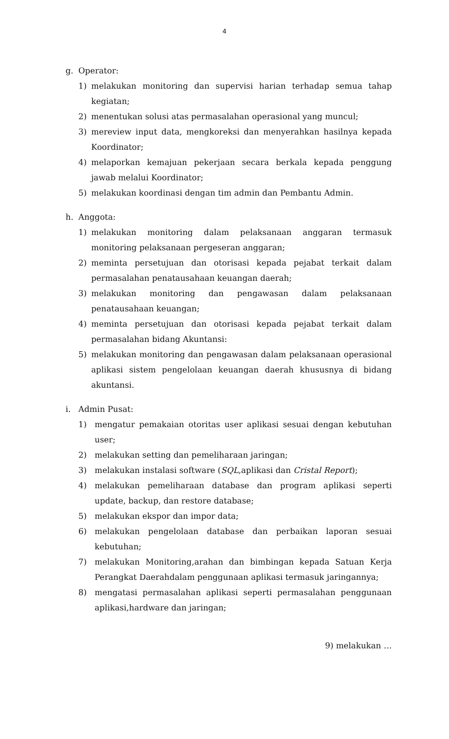4
g. Operator:
1) melakukan monitoring dan supervisi harian terhadap semua tahap kegiatan;
2) menentukan solusi atas permasalahan operasional yang muncul;
3) mereview input data, mengkoreksi dan menyerahkan hasilnya kepada Koordinator;
4) melaporkan kemajuan pekerjaan secara berkala kepada penggung jawab melalui Koordinator;
5) melakukan koordinasi dengan tim admin dan Pembantu Admin.
h. Anggota:
1) melakukan monitoring dalam pelaksanaan anggaran termasuk monitoring pelaksanaan pergeseran anggaran;
2) meminta persetujuan dan otorisasi kepada pejabat terkait dalam permasalahan penatausahaan keuangan daerah;
3) melakukan monitoring dan pengawasan dalam pelaksanaan penatausahaan keuangan;
4) meminta persetujuan dan otorisasi kepada pejabat terkait dalam permasalahan bidang Akuntansi:
5) melakukan monitoring dan pengawasan dalam pelaksanaan operasional aplikasi sistem pengelolaan keuangan daerah khususnya di bidang akuntansi.
i. Admin Pusat:
1) mengatur pemakaian otoritas user aplikasi sesuai dengan kebutuhan user;
2) melakukan setting dan pemeliharaan jaringan;
3) melakukan instalasi software (SQL,aplikasi dan Cristal Report);
4) melakukan pemeliharaan database dan program aplikasi seperti update, backup, dan restore database;
5) melakukan ekspor dan impor data;
6) melakukan pengelolaan database dan perbaikan laporan sesuai kebutuhan;
7) melakukan Monitoring,arahan dan bimbingan kepada Satuan Kerja Perangkat Daerahdalam penggunaan aplikasi termasuk jaringannya;
8) mengatasi permasalahan aplikasi seperti permasalahan penggunaan aplikasi,hardware dan jaringan;
9) melakukan …